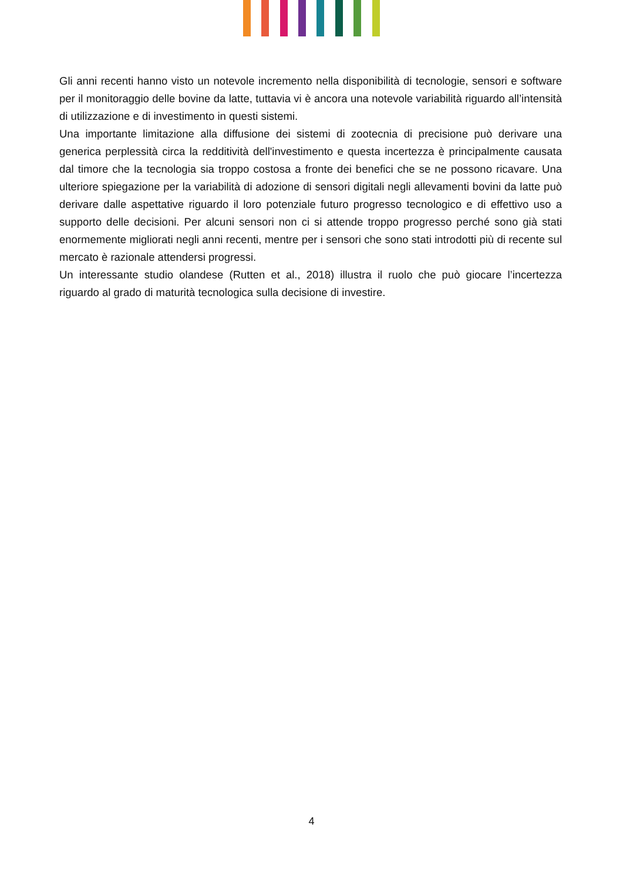Gli anni recenti hanno visto un notevole incremento nella disponibilità di tecnologie, sensori e software per il monitoraggio delle bovine da latte, tuttavia vi è ancora una notevole variabilità riguardo all’intensità di utilizzazione e di investimento in questi sistemi.
Una importante limitazione alla diffusione dei sistemi di zootecnia di precisione può derivare una generica perplessità circa la redditività dell'investimento e questa incertezza è principalmente causata dal timore che la tecnologia sia troppo costosa a fronte dei benefici che se ne possono ricavare. Una ulteriore spiegazione per la variabilità di adozione di sensori digitali negli allevamenti bovini da latte può derivare dalle aspettative riguardo il loro potenziale futuro progresso tecnologico e di effettivo uso a supporto delle decisioni. Per alcuni sensori non ci si attende troppo progresso perché sono già stati enormemente migliorati negli anni recenti, mentre per i sensori che sono stati introdotti più di recente sul mercato è razionale attendersi progressi.
Un interessante studio olandese (Rutten et al., 2018) illustra il ruolo che può giocare l’incertezza riguardo al grado di maturità tecnologica sulla decisione di investire.
4